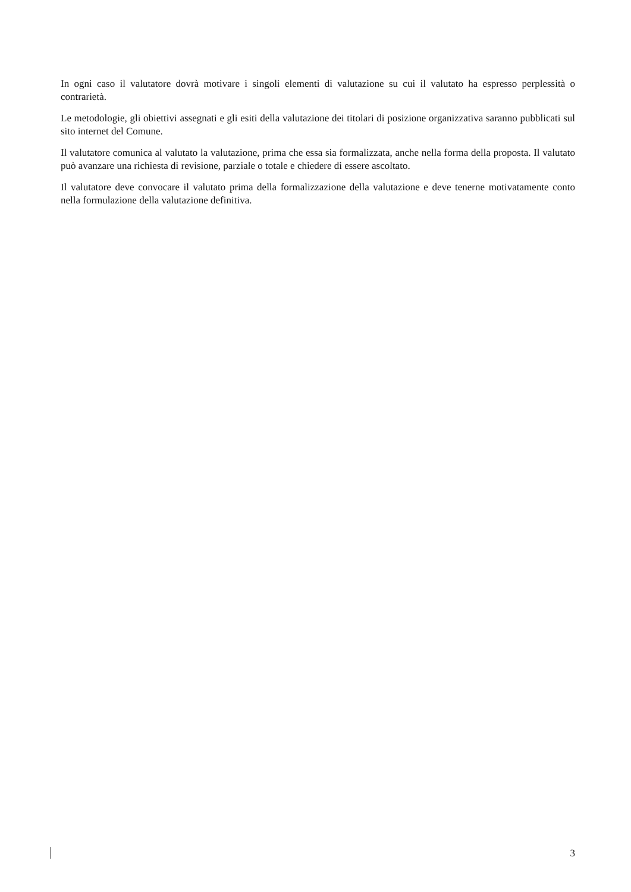In ogni caso il valutatore dovrà motivare i singoli elementi di valutazione su cui il valutato ha espresso perplessità o contrarietà.
Le metodologie, gli obiettivi assegnati e gli esiti della valutazione dei titolari di posizione organizzativa saranno pubblicati sul sito internet del Comune.
Il valutatore comunica al valutato la valutazione, prima che essa sia formalizzata, anche nella forma della proposta. Il valutato può avanzare una richiesta di revisione, parziale o totale e chiedere di essere ascoltato.
Il valutatore deve convocare il valutato prima della formalizzazione della valutazione e deve tenerne motivatamente conto nella formulazione della valutazione definitiva.
3